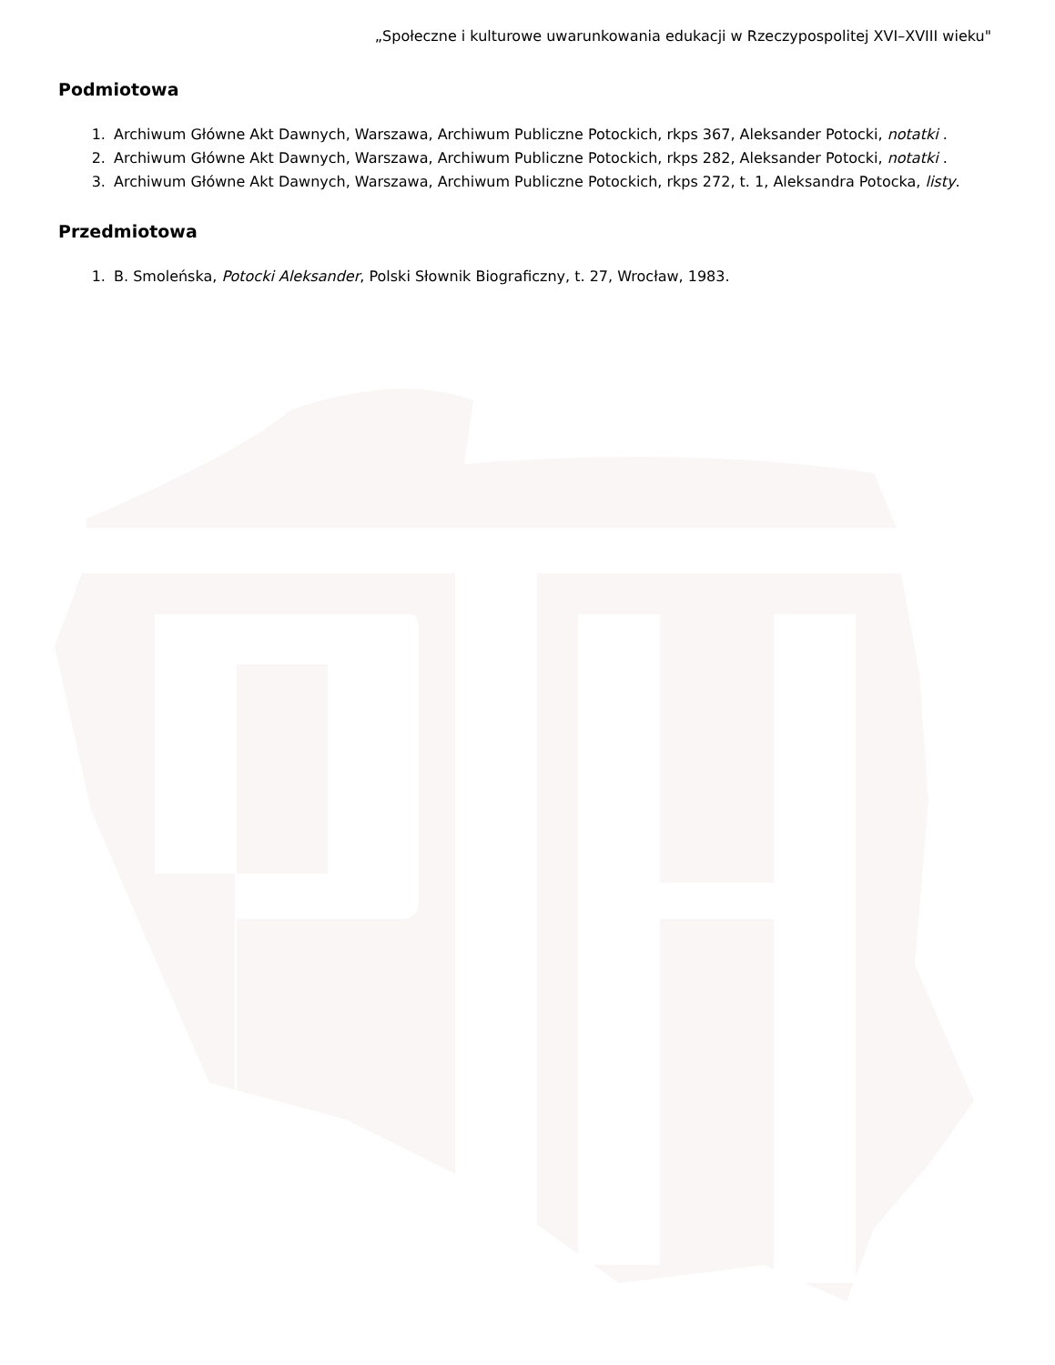„Społeczne i kulturowe uwarunkowania edukacji w Rzeczypospolitej XVI–XVIII wieku"
Podmiotowa
1. Archiwum Główne Akt Dawnych, Warszawa, Archiwum Publiczne Potockich, rkps 367, Aleksander Potocki, notatki .
2. Archiwum Główne Akt Dawnych, Warszawa, Archiwum Publiczne Potockich, rkps 282, Aleksander Potocki, notatki .
3. Archiwum Główne Akt Dawnych, Warszawa, Archiwum Publiczne Potockich, rkps 272, t. 1, Aleksandra Potocka, listy.
Przedmiotowa
1. B. Smoleńska, Potocki Aleksander, Polski Słownik Biograficzny, t. 27, Wrocław, 1983.